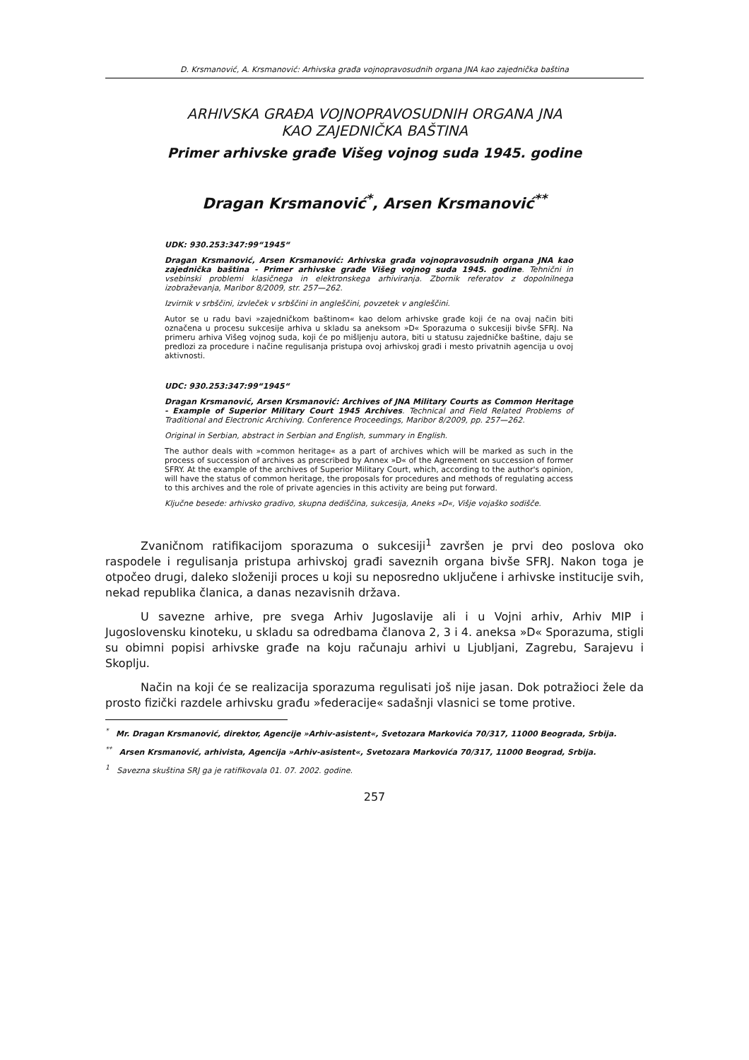D. Krsmanović, A. Krsmanović: Arhivska građa vojnopravosudnih organa JNA kao zajednička baština
ARHIVSKA GRAĐA VOJNOPRAVOSUDNIH ORGANA JNA
KAO ZAJEDNIČKA BAŠTINA
Primer arhivske građe Višeg vojnog suda 1945. godine
Dragan Krsmanović<sup>*</sup>, Arsen Krsmanović<sup>**</sup>
UDK: 930.253:347:99“1945“
Dragan Krsmanović, Arsen Krsmanović: Arhivska građa vojnopravosudnih organa JNA kao zajednička baština - Primer arhivske građe Višeg vojnog suda 1945. godine. Tehnični in vsebinski problemi klasičnega in elektronskega arhiviranja. Zbornik referatov z dopolnilnega izobraževanja, Maribor 8/2009, str. 257—262.
Izvirnik v srbščini, izvleček v srbščini in angleščini, povzetek v angleščini.
Autor se u radu bavi »zajedničkom baštinom« kao delom arhivske građe koji će na ovaj način biti označena u procesu sukcesije arhiva u skladu sa aneksom »D« Sporazuma o sukcesiji bivše SFRJ. Na primeru arhiva Višeg vojnog suda, koji će po mišljenju autora, biti u statusu zajedničke baštine, daju se predlozi za procedure i načine regulisanja pristupa ovoj arhivskoj građi i mesto privatnih agencija u ovoj aktivnosti.
UDC: 930.253:347:99“1945“
Dragan Krsmanović, Arsen Krsmanović: Archives of JNA Military Courts as Common Heritage - Example of Superior Military Court 1945 Archives. Technical and Field Related Problems of Traditional and Electronic Archiving. Conference Proceedings, Maribor 8/2009, pp. 257—262.
Original in Serbian, abstract in Serbian and English, summary in English.
The author deals with »common heritage« as a part of archives which will be marked as such in the process of succession of archives as prescribed by Annex »D« of the Agreement on succession of former SFRY. At the example of the archives of Superior Military Court, which, according to the author's opinion, will have the status of common heritage, the proposals for procedures and methods of regulating access to this archives and the role of private agencies in this activity are being put forward.
Ključne besede: arhivsko gradivo, skupna dediščina, sukcesija, Aneks »D«, Višje vojaško sodišče.
Zvaničnom ratifikacijom sporazuma o sukcesiji<sup>1</sup> završen je prvi deo poslova oko raspodele i regulisanja pristupa arhivskoj građi saveznih organa bivše SFRJ. Nakon toga je otpočeo drugi, daleko složeniji proces u koji su neposredno uključene i arhivske institucije svih, nekad republika članica, a danas nezavisnih država.
U savezne arhive, pre svega Arhiv Jugoslavije ali i u Vojni arhiv, Arhiv MIP i Jugoslovensku kinoteku, u skladu sa odredbama članova 2, 3 i 4. aneksa »D« Sporazuma, stigli su obimni popisi arhivske građe na koju računaju arhivi u Ljubljani, Zagrebu, Sarajevu i Skoplju.
Način na koji će se realizacija sporazuma regulisati još nije jasan. Dok potražioci žele da prosto fizički razdele arhivsku građu »federacije« sadašnji vlasnici se tome protive.
<sup>*</sup> Mr. Dragan Krsmanović, direktor, Agencije »Arhiv-asistent«, Svetozara Markovića 70/317, 11000 Beograda, Srbija.
<sup>**</sup> Arsen Krsmanović, arhivista, Agencija »Arhiv-asistent«, Svetozara Markovića 70/317, 11000 Beograd, Srbija.
<sup>1</sup> Savezna skuština SRJ ga je ratifikovala 01. 07. 2002. godine.
257